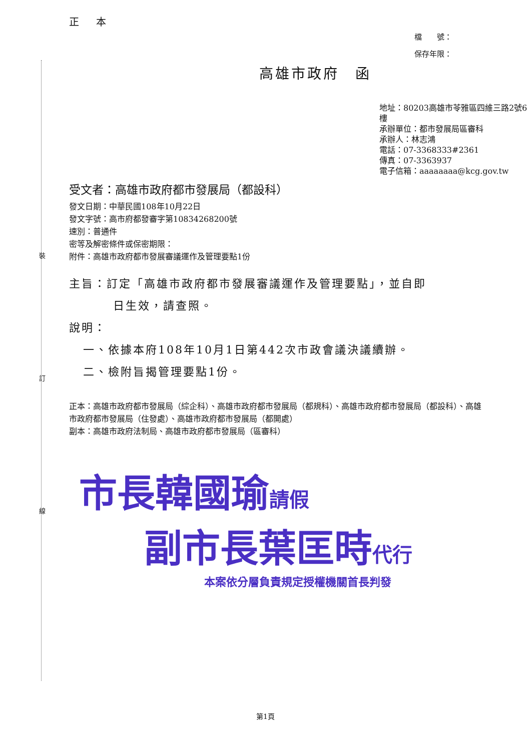裝
訂
線
正 本
檔　　號：
保存年限：
高雄市政府　函
地址：80203高雄市苓雅區四維三路2號6樓
承辦單位：都市發展局區審科
承辦人：林志鴻
電話：07-3368333#2361
傳真：07-3363937
電子信箱：aaaaaaaa@kcg.gov.tw
受文者：高雄市政府都市發展局（都設科）
發文日期：中華民國108年10月22日
發文字號：高市府都發審字第10834268200號
速別：普通件
密等及解密條件或保密期限：
附件：高雄市政府都市發展審議運作及管理要點1份
主旨：訂定「高雄市政府都市發展審議運作及管理要點」，並自即
日生效，請查照。
說明：
一、依據本府108年10月1日第442次市政會議決議續辦。
二、檢附旨揭管理要點1份。
正本：高雄市政府都市發展局（綜企科）、高雄市政府都市發展局（都規科）、高雄市政府都市發展局（都設科）、高雄市政府都市發展局（住發處）、高雄市政府都市發展局（都開處）
副本：高雄市政府法制局、高雄市政府都市發展局（區審科）
市長韓國瑜請假
副市長葉匡時代行
本案依分層負責規定授權機關首長判發
第1頁